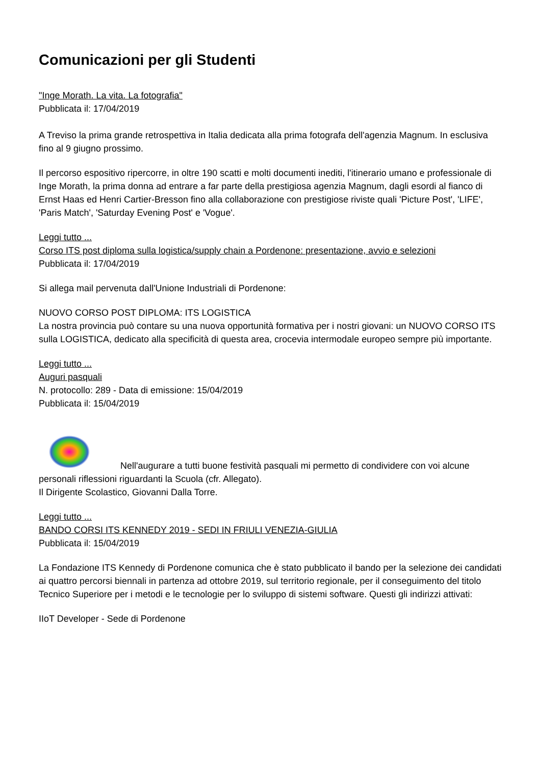Comunicazioni per gli Studenti
"Inge Morath. La vita. La fotografia" Cerca
Pubblicata il: 17/04/2019
A Treviso la prima grande retrospettiva in Italia dedicata alla prima fotografa dell'agenzia Magnum. In esclusiva fino al 9 giugno prossimo.
Il percorso espositivo ripercorre, in oltre 190 scatti e molti documenti inediti, l'itinerario umano e professionale di Inge Morath, la prima donna ad entrare a far parte della prestigiosa agenzia Magnum, dagli esordi al fianco di Ernst Haas ed Henri Cartier-Bresson fino alla collaborazione con prestigiose riviste quali 'Picture Post', 'LIFE', 'Paris Match', 'Saturday Evening Post' e 'Vogue'.
Leggi tutto ...
Corso ITS post diploma sulla logistica/supply chain a Pordenone: presentazione, avvio e selezioni
Pubblicata il: 17/04/2019
Si allega mail pervenuta dall'Unione Industriali di Pordenone:
NUOVO CORSO POST DIPLOMA: ITS LOGISTICA
La nostra provincia può contare su una nuova opportunità formativa per i nostri giovani: un NUOVO CORSO ITS sulla LOGISTICA, dedicato alla specificità di questa area, crocevia intermodale europeo sempre più importante.
Leggi tutto ...
Auguri pasquali
N. protocollo: 289 - Data di emissione: 15/04/2019
Pubblicata il: 15/04/2019
Nell'augurare a tutti buone festività pasquali mi permetto di condividere con voi alcune personali riflessioni riguardanti la Scuola (cfr. Allegato).
Il Dirigente Scolastico, Giovanni Dalla Torre.
Leggi tutto ...
BANDO CORSI ITS KENNEDY 2019 - SEDI IN FRIULI VENEZIA-GIULIA
Pubblicata il: 15/04/2019
La Fondazione ITS Kennedy di Pordenone comunica che è stato pubblicato il bando per la selezione dei candidati ai quattro percorsi biennali in partenza ad ottobre 2019, sul territorio regionale, per il conseguimento del titolo Tecnico Superiore per i metodi e le tecnologie per lo sviluppo di sistemi software. Questi gli indirizzi attivati:
IIoT Developer - Sede di Pordenone